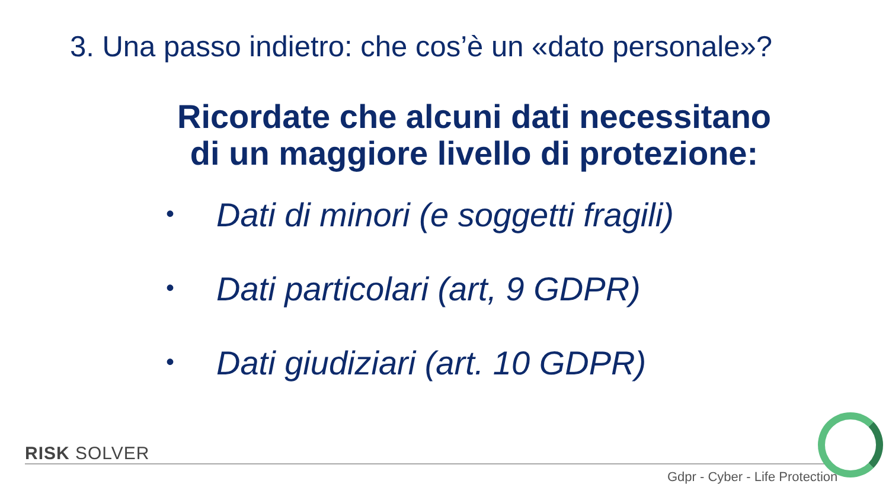3. Una passo indietro: che cos’è un «dato personale»?
Ricordate che alcuni dati necessitano
di un maggiore livello di protezione:
• Dati di minori (e soggetti fragili)
• Dati particolari (art, 9 GDPR)
• Dati giudiziari (art. 10 GDPR)
RISK SOLVER
Gdpr - Cyber - Life Protection